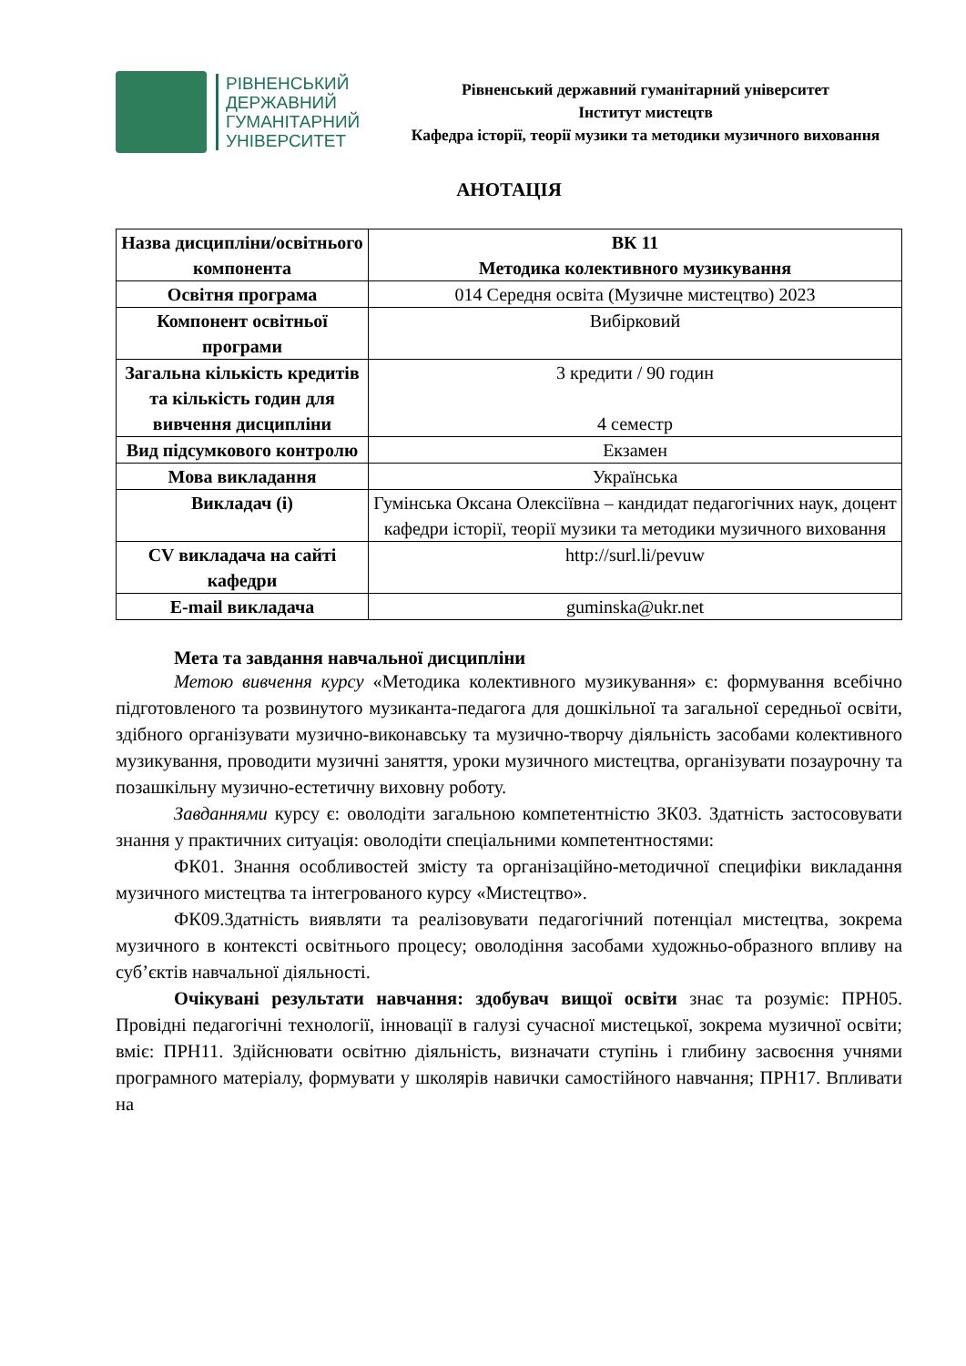РІВНЕНСЬКИЙ
ДЕРЖАВНИЙ
ГУМАНІТАРНИЙ
УНІВЕРСИТЕТ
Рівненський державний гуманітарний університет
Інститут мистецтв
Кафедра історії, теорії музики та методики музичного виховання
АНОТАЦІЯ
| Назва дисципліни/освітнього компонента | ВК 11 Методика колективного музикування |
| Освітня програма | 014 Середня освіта (Музичне мистецтво) 2023 |
| Компонент освітньої програми | Вибірковий |
| Загальна кількість кредитів та кількість годин для вивчення дисципліни | 3 кредити / 90 годин 4 семестр |
| Вид підсумкового контролю | Екзамен |
| Мова викладання | Українська |
| Викладач (і) | Гумінська Оксана Олексіївна – кандидат педагогічних наук, доцент кафедри історії, теорії музики та методики музичного виховання |
| CV викладача на сайті кафедри | http://surl.li/pevuw |
| E-mail викладача | guminska@ukr.net |
Мета та завдання навчальної дисципліни
Метою вивчення курсу «Методика колективного музикування» є: формування всебічно підготовленого та розвинутого музиканта-педагога для дошкільної та загальної середньої освіти, здібного організувати музично-виконавську та музично-творчу діяльність засобами колективного музикування, проводити музичні заняття, уроки музичного мистецтва, організувати позаурочну та позашкільну музично-естетичну виховну роботу.
Завданнями курсу є: оволодіти загальною компетентністю ЗК03. Здатність застосовувати знання у практичних ситуація: оволодіти спеціальними компетентностями:
ФК01. Знання особливостей змісту та організаційно-методичної специфіки викладання музичного мистецтва та інтегрованого курсу «Мистецтво».
ФК09.Здатність виявляти та реалізовувати педагогічний потенціал мистецтва, зокрема музичного в контексті освітнього процесу; оволодіння засобами художньо-образного впливу на суб’єктів навчальної діяльності.
Очікувані результати навчання: здобувач вищої освіти знає та розуміє: ПРН05. Провідні педагогічні технології, інновації в галузі сучасної мистецької, зокрема музичної освіти; вміє: ПРН11. Здійснювати освітню діяльність, визначати ступінь і глибину засвоєння учнями програмного матеріалу, формувати у школярів навички самостійного навчання; ПРН17. Впливати на